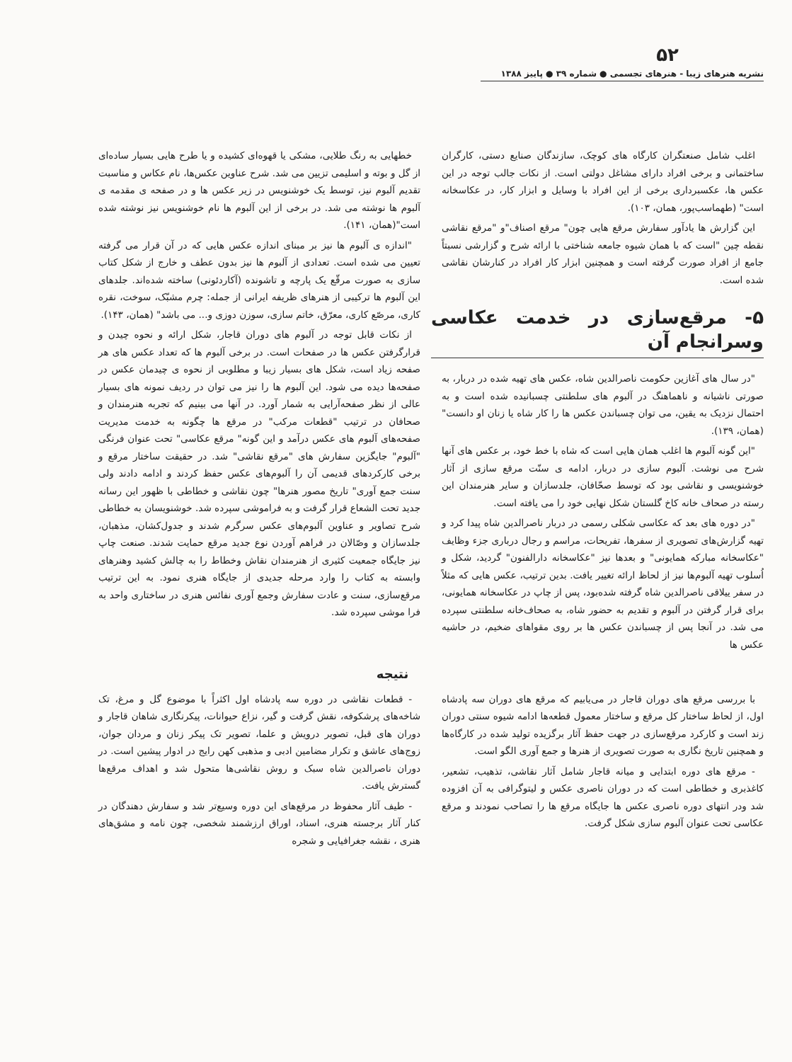۵۲
نشریه هنرهای زیبا - هنرهای تجسمی ● شماره ۳۹ ● پاییز ۱۳۸۸
اغلب شامل صنعتگران کارگاه های کوچک، سازندگان صنایع دستی، کارگران ساختمانی و برخی افراد دارای مشاغل دولتی است. از نکات جالب توجه در این عکس ها، عکسبرداری برخی از این افراد با وسایل و ابزار کار، در عکاسخانه است" (طهماسب‌پور، همان، ۱۰۳).
این گزارش ها یادآور سفارش مرقع هایی چون" مرقع اصناف"و "مرقع نقاشی نقطه چین "است که با همان شیوه جامعه شناختی با ارائه شرح و گزارشی نسبتاً جامع از افراد صورت گرفته است و همچنین ابزار کار افراد در کنارشان نقاشی شده است.
۵- مرقع‌سازی در خدمت عکاسی وسرانجام آن
"در سال های آغازین حکومت ناصرالدین شاه، عکس های تهیه شده در دربار، به صورتی ناشیانه و ناهماهنگ در آلبوم های سلطنتی چسبانیده شده است و به احتمال نزدیک به یقین، می توان چسباندن عکس ها را کار شاه یا زنان او دانست" (همان، ۱۳۹).
"این گونه آلبوم ها اغلب همان هایی است که شاه با خط خود، بر عکس های آنها شرح می نوشت. آلبوم سازی در دربار، ادامه ی سنّت مرقع سازی از آثار خوشنویسی و نقاشی بود که توسط صحّافان، جلدسازان و سایر هنرمندان این رسته در صحاف خانه کاخ گلستان شکل نهایی خود را می یافته است.
"در دوره های بعد که عکاسی شکلی رسمی در دربار ناصرالدین شاه پیدا کرد و تهیه گزارش‌های تصویری از سفرها، تفریحات، مراسم و رجال درباری جزء وظایف "عکاسخانه مبارکه همایونی" و بعدها نیز "عکاسخانه دارالفنون" گردید، شکل و اُسلوب تهیه آلبوم‌ها نیز از لحاظ ارائه تغییر یافت. بدین ترتیب، عکس هایی که مثلاً در سفر ییلاقی ناصرالدین شاه گرفته شده‌بود، پس از چاپ در عکاسخانه همایونی، برای قرار گرفتن در آلبوم و تقدیم به حضور شاه، به صحاف‌خانه سلطنتی سپرده می شد. در آنجا پس از چسباندن عکس ها بر روی مقواهای ضخیم، در حاشیه عکس ها
خطهایی به رنگ طلایی، مشکی یا قهوه‌ای کشیده و یا طرح هایی بسیار ساده‌ای از گل و بوته و اسلیمی تزیین می شد. شرح عناوین عکس‌ها، نام عکاس و مناسبت تقدیم آلبوم نیز، توسط یک خوشنویس در زیر عکس ها و در صفحه ی مقدمه ی آلبوم ها نوشته می شد. در برخی از این آلبوم ها نام خوشنویس نیز نوشته شده است"(همان، ۱۴۱).
"اندازه ی آلبوم ها نیز بر مبنای اندازه عکس هایی که در آن قرار می گرفته تعیین می شده است. تعدادی از آلبوم ها نیز بدون عطف و خارج از شکل کتاب سازی به صورت مرقّع یک پارچه و تاشونده (آکاردئونی) ساخته شده‌اند. جلدهای این آلبوم ها ترکیبی از هنرهای ظریفه ایرانی از جمله: چرم مشبّک، سوخت، نقره کاری، مرصّع کاری، معرّق، خاتم سازی، سوزن دوزی و... می باشد" (همان، ۱۴۳).
از نکات قابل توجه در آلبوم های دوران قاجار، شکل ارائه و نحوه چیدن و قرارگرفتن عکس ها در صفحات است. در برخی آلبوم ها که تعداد عکس های هر صفحه زیاد است، شکل های بسیار زیبا و مطلوبی از نحوه ی چیدمان عکس در صفحه‌ها دیده می شود. این آلبوم ها را نیز می توان در ردیف نمونه های بسیار عالی از نظر صفحه‌آرایی به شمار آورد. در آنها می بینیم که تجربه هنرمندان و صحافان در ترتیب "قطعات مرکب" در مرقع ها چگونه به خدمت مدیریت صفحه‌های آلبوم های عکس درآمد و این گونه" مرقع عکاسی" تحت عنوان فرنگی "آلبوم" جایگزین سفارش های "مرقع نقاشی" شد. در حقیقت ساختار مرقع و برخی کارکردهای قدیمی آن را آلبوم‌های عکس حفظ کردند و ادامه دادند ولی سنت جمع آوری" تاریخ مصور هنرها" چون نقاشی و خطاطی با ظهور این رسانه جدید تحت الشعاع قرار گرفت و به فراموشی سپرده شد. خوشنویسان به خطاطی شرح تصاویر و عناوین آلبوم‌های عکس سرگرم شدند و جدول‌کشان، مذهبان، جلدسازان و وصّالان در فراهم آوردن نوع جدید مرقع حمایت شدند. صنعت چاپ نیز جایگاه جمعیت کثیری از هنرمندان نقاش وخطاط را به چالش کشید وهنرهای وابسته به کتاب را وارد مرحله جدیدی از جایگاه هنری نمود. به این ترتیب مرقع‌سازی، سنت و عادت سفارش وجمع آوری نفائس هنری در ساختاری واحد به فرا موشی سپرده شد.
نتیجه
با بررسی مرقع های دوران قاجار در می‌یابیم که مرقع های دوران سه پادشاه اول، از لحاظ ساختار کل مرقع و ساختار معمول قطعه‌ها ادامه شیوه سنتی دوران زند است و کارکرد مرقع‌سازی در جهت حفظ آثار برگزیده تولید شده در کارگاه‌ها و همچنین تاریخ نگاری به صورت تصویری از هنرها و جمع آوری الگو است.
- مرقع های دوره ابتدایی و میانه قاجار شامل آثار نقاشی، تذهیب، تشعیر، کاغذبری و خطاطی است که در دوران ناصری عکس و لیتوگرافی به آن افزوده شد ودر انتهای دوره ناصری عکس ها جایگاه مرقع ها را تصاحب نمودند و مرقع عکاسی تحت عنوان آلبوم سازی شکل گرفت.
- قطعات نقاشی در دوره سه پادشاه اول اکثراً با موضوع گل و مرغ، تک شاخه‌های پرشکوفه، نقش گرفت و گیر، نزاع حیوانات، پیکرنگاری شاهان قاجار و دوران های قبل، تصویر درویش و علما، تصویر تک پیکر زنان و مردان جوان، زوج‌های عاشق و تکرار مضامین ادبی و مذهبی کهن رایج در ادوار پیشین است. در دوران ناصرالدین شاه سبک و روش نقاشی‌ها متحول شد و اهداف مرقع‌ها گسترش یافت.
- طیف آثار محفوظ در مرقع‌های این دوره وسیع‌تر شد و سفارش دهندگان در کنار آثار برجسته هنری، اسناد، اوراق ارزشمند شخصی، چون نامه و مشق‌های هنری ، نقشه جغرافیایی و شجره